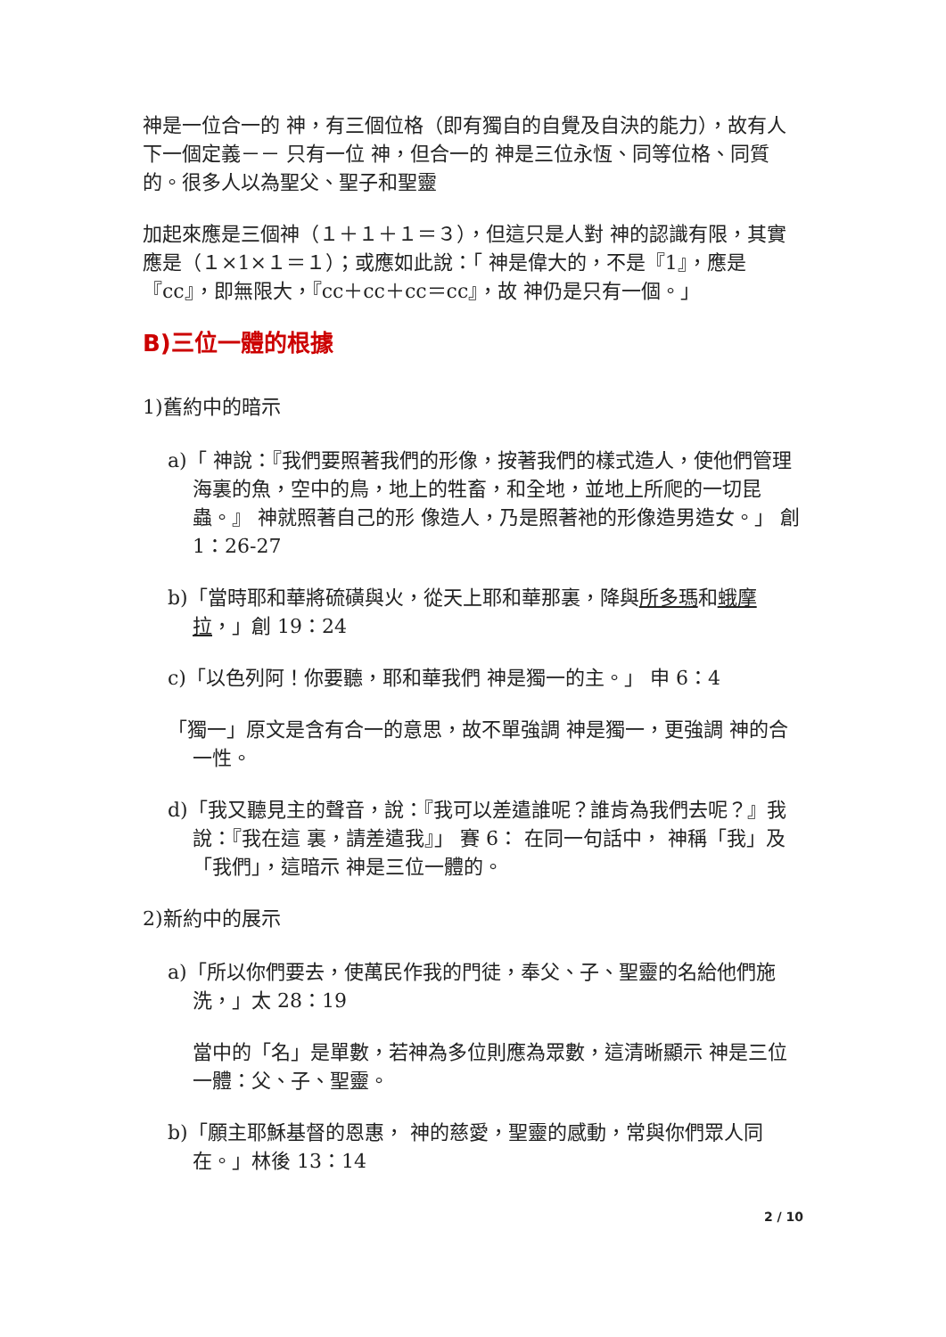神是一位合一的 神，有三個位格（即有獨自的自覺及自決的能力），故有人下一個定義－－ 只有一位 神，但合一的 神是三位永恆、同等位格、同質的。很多人以為聖父、聖子和聖靈
加起來應是三個神（１＋１＋１＝３），但這只是人對 神的認識有限，其實應是（１×1×１＝１）；或應如此說：「 神是偉大的，不是『1』，應是『cc』，即無限大，『cc＋cc＋cc＝cc』，故 神仍是只有一個。」
B)三位一體的根據
1)舊約中的暗示
a)「 神說：『我們要照著我們的形像，按著我們的樣式造人，使他們管理海裏的魚，空中的鳥，地上的牲畜，和全地，並地上所爬的一切昆蟲。』 神就照著自己的形 像造人，乃是照著祂的形像造男造女。」 創 1：26-27
b)「當時耶和華將硫磺與火，從天上耶和華那裏，降與所多瑪和蛾摩拉，」創 19：24
c)「以色列阿！你要聽，耶和華我們 神是獨一的主。」 申 6：4
「獨一」原文是含有合一的意思，故不單強調 神是獨一，更強調 神的合一性。
d)「我又聽見主的聲音，說：『我可以差遣誰呢？誰肯為我們去呢？』我說：『我在這 裏，請差遣我』」 賽 6： 在同一句話中， 神稱「我」及「我們」，這暗示 神是三位一體的。
2)新約中的展示
a)「所以你們要去，使萬民作我的門徒，奉父、子、聖靈的名給他們施洗，」太 28：19
當中的「名」是單數，若神為多位則應為眾數，這清晰顯示 神是三位一體：父、子、聖靈。
b)「願主耶穌基督的恩惠， 神的慈愛，聖靈的感動，常與你們眾人同在。」林後 13：14
2 / 10